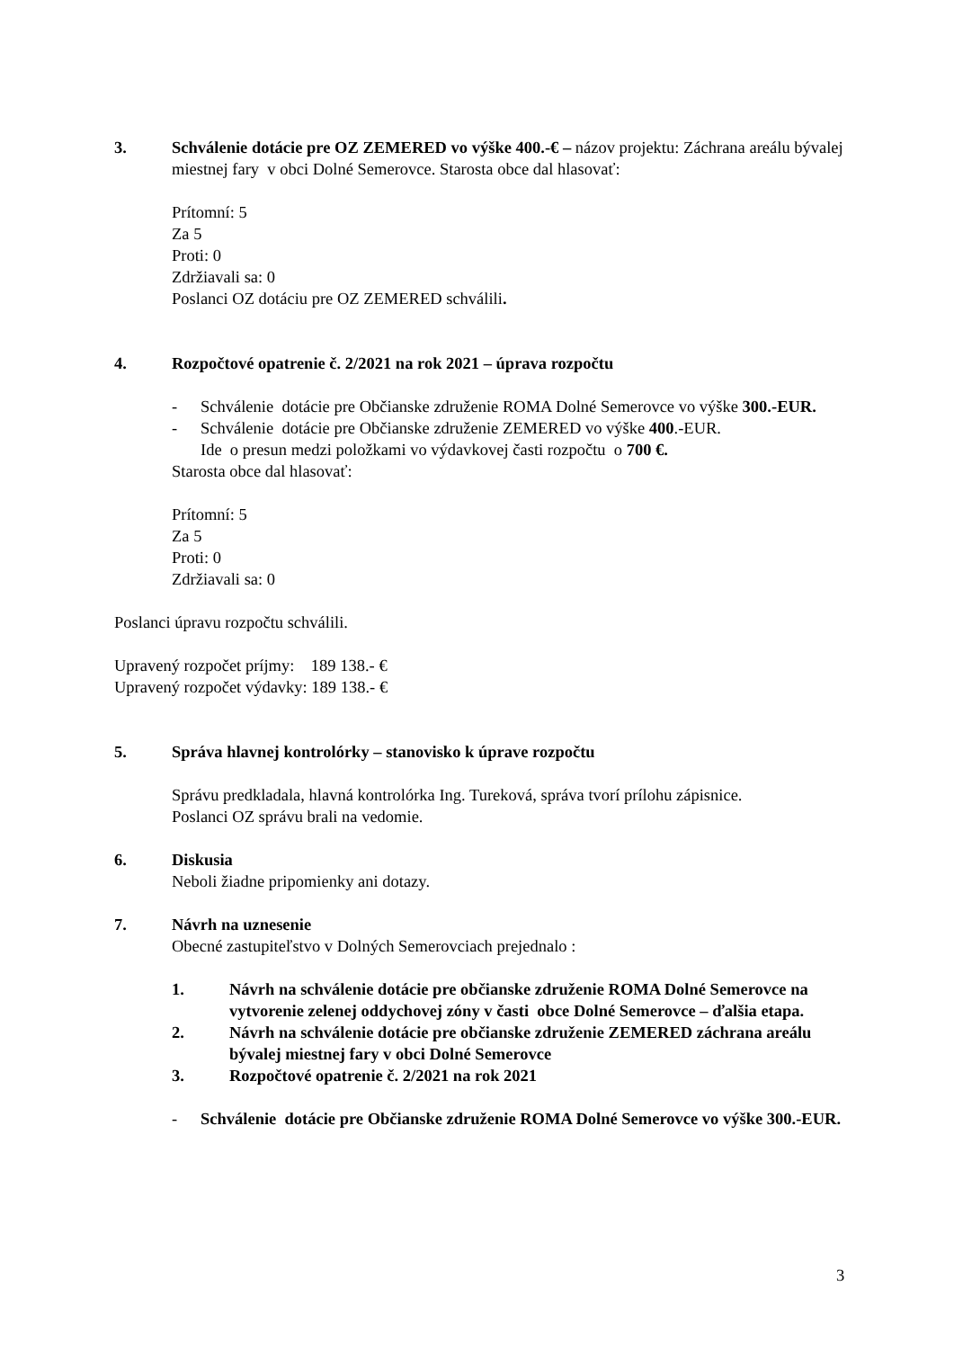3. Schválenie dotácie pre OZ ZEMERED vo výške 400.-€ – názov projektu: Záchrana areálu bývalej miestnej fary v obci Dolné Semerovce. Starosta obce dal hlasovať:
Prítomní: 5
Za 5
Proti: 0
Zdržiavali sa: 0
Poslanci OZ dotáciu pre OZ ZEMERED schválili.
4. Rozpočtové opatrenie č. 2/2021 na rok 2021 – úprava rozpočtu
- Schválenie dotácie pre Občianske združenie ROMA Dolné Semerovce vo výške 300.-EUR.
- Schválenie dotácie pre Občianske združenie ZEMERED vo výške 400.-EUR.
Ide o presun medzi položkami vo výdavkovej časti rozpočtu o 700 €.
Starosta obce dal hlasovať:
Prítomní: 5
Za 5
Proti: 0
Zdržiavali sa: 0
Poslanci úpravu rozpočtu schválili.
Upravený rozpočet príjmy: 189 138.- €
Upravený rozpočet výdavky: 189 138.- €
5. Správa hlavnej kontrolórky – stanovisko k úprave rozpočtu
Správu predkladala, hlavná kontrolórka Ing. Tureková, správa tvorí prílohu zápisnice.
Poslanci OZ správu brali na vedomie.
6. Diskusia
Neboli žiadne pripomienky ani dotazy.
7. Návrh na uznesenie
Obecné zastupiteľstvo v Dolných Semerovciach prejednalo :
1. Návrh na schválenie dotácie pre občianske združenie ROMA Dolné Semerovce na vytvorenie zelenej oddychovej zóny v časti obce Dolné Semerovce – ďalšia etapa.
2. Návrh na schválenie dotácie pre občianske združenie ZEMERED záchrana areálu bývalej miestnej fary v obci Dolné Semerovce
3. Rozpočtové opatrenie č. 2/2021 na rok 2021
- Schválenie dotácie pre Občianske združenie ROMA Dolné Semerovce vo výške 300.-EUR.
3